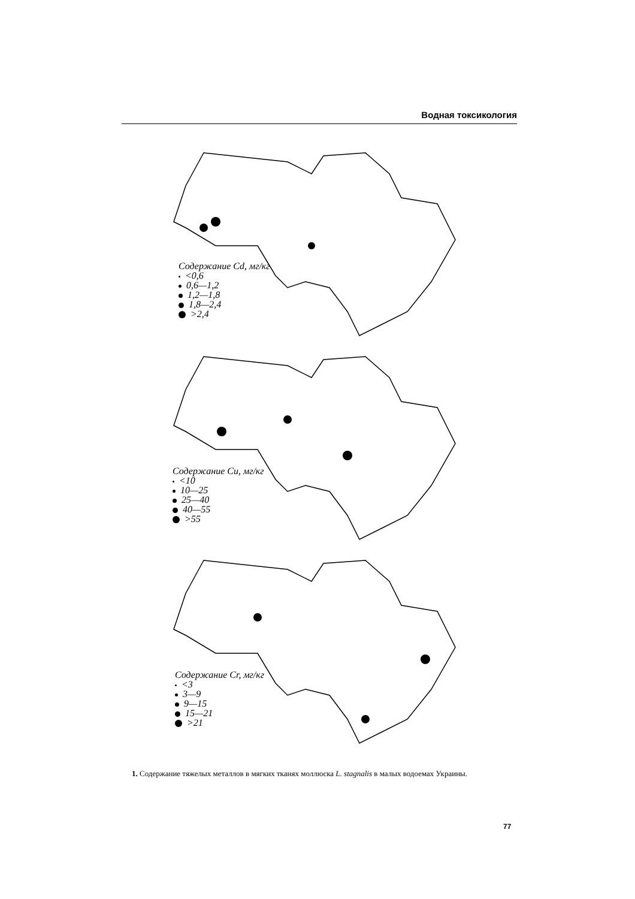Водная токсикология
Содержание Cd, мг/кг
<0,6
0,6—1,2
1,2—1,8
1,8—2,4
>2,4
Содержание Cu, мг/кг
<10
10—25
25—40
40—55
>55
Содержание Cr, мг/кг
<3
3—9
9—15
15—21
>21
1. Содержание тяжелых металлов в мягких тканях моллюска L. stagnalis в малых водоемах Украины.
77